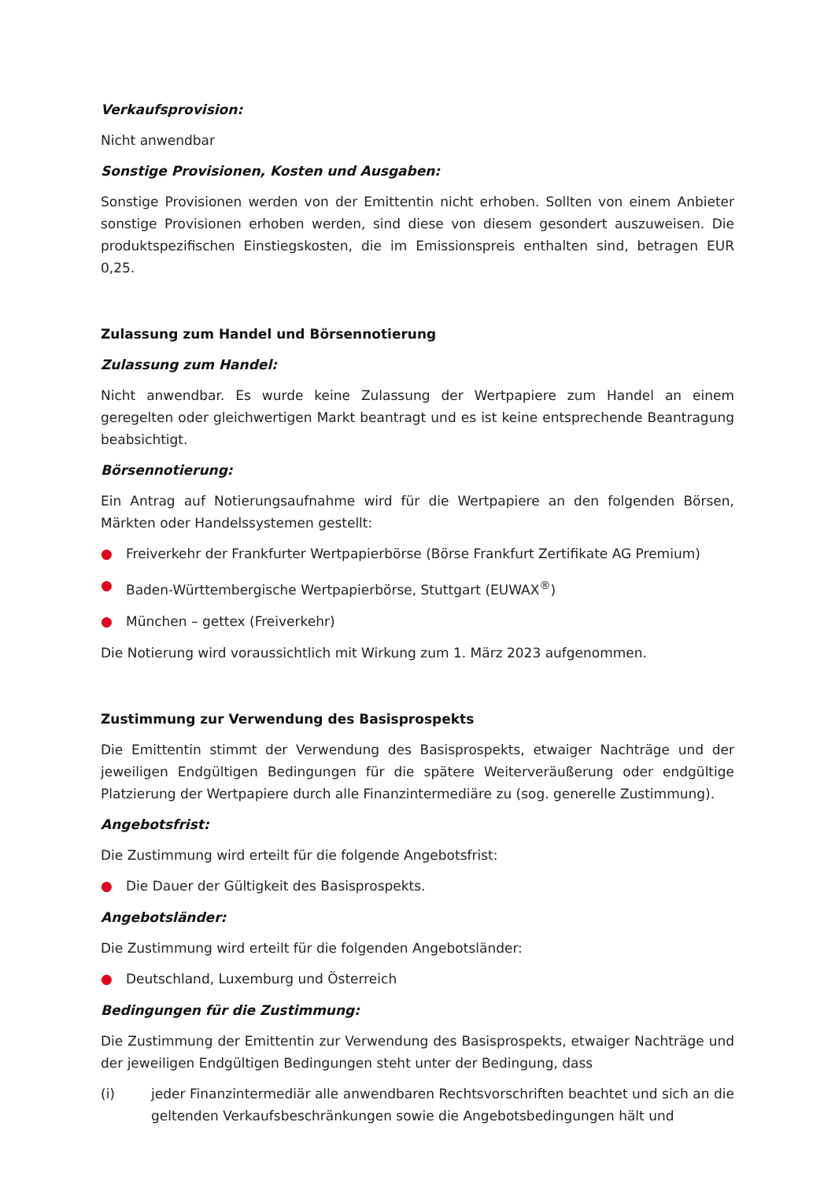Verkaufsprovision:
Nicht anwendbar
Sonstige Provisionen, Kosten und Ausgaben:
Sonstige Provisionen werden von der Emittentin nicht erhoben. Sollten von einem Anbieter sonstige Provisionen erhoben werden, sind diese von diesem gesondert auszuweisen. Die produktspezifischen Einstiegskosten, die im Emissionspreis enthalten sind, betragen EUR 0,25.
Zulassung zum Handel und Börsennotierung
Zulassung zum Handel:
Nicht anwendbar. Es wurde keine Zulassung der Wertpapiere zum Handel an einem geregelten oder gleichwertigen Markt beantragt und es ist keine entsprechende Beantragung beabsichtigt.
Börsennotierung:
Ein Antrag auf Notierungsaufnahme wird für die Wertpapiere an den folgenden Börsen, Märkten oder Handelssystemen gestellt:
● Freiverkehr der Frankfurter Wertpapierbörse (Börse Frankfurt Zertifikate AG Premium)
● Baden-Württembergische Wertpapierbörse, Stuttgart (EUWAX<sup>®</sup>)
● München – gettex (Freiverkehr)
Die Notierung wird voraussichtlich mit Wirkung zum 1. März 2023 aufgenommen.
Zustimmung zur Verwendung des Basisprospekts
Die Emittentin stimmt der Verwendung des Basisprospekts, etwaiger Nachträge und der jeweiligen Endgültigen Bedingungen für die spätere Weiterveräußerung oder endgültige Platzierung der Wertpapiere durch alle Finanzintermediäre zu (sog. generelle Zustimmung).
Angebotsfrist:
Die Zustimmung wird erteilt für die folgende Angebotsfrist:
● Die Dauer der Gültigkeit des Basisprospekts.
Angebotsländer:
Die Zustimmung wird erteilt für die folgenden Angebotsländer:
● Deutschland, Luxemburg und Österreich
Bedingungen für die Zustimmung:
Die Zustimmung der Emittentin zur Verwendung des Basisprospekts, etwaiger Nachträge und der jeweiligen Endgültigen Bedingungen steht unter der Bedingung, dass
(i) jeder Finanzintermediär alle anwendbaren Rechtsvorschriften beachtet und sich an die geltenden Verkaufsbeschränkungen sowie die Angebotsbedingungen hält und